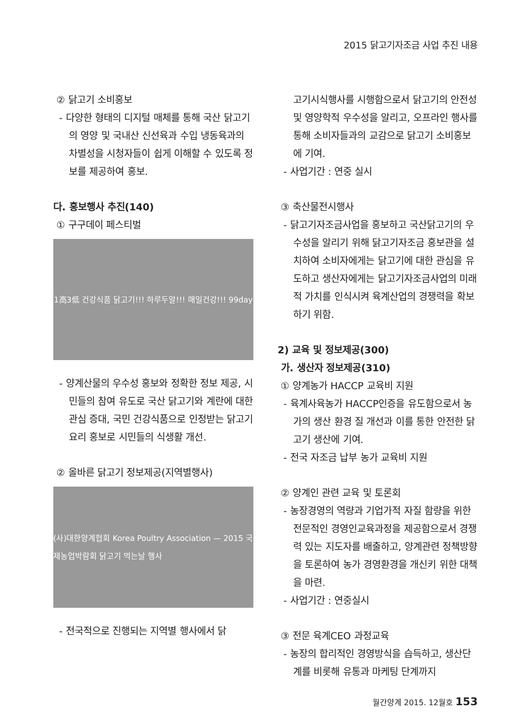2015 닭고기자조금 사업 추진 내용
② 닭고기 소비홍보
- 다양한 형태의 디지털 매체를 통해 국산 닭고기의 영양 및 국내산 신선육과 수입 냉동육과의 차별성을 시청자들이 쉽게 이해할 수 있도록 정보를 제공하여 홍보.
다. 홍보행사 추진(140)
① 구구데이 페스티벌
1高3低 건강식품 닭고기!!! 하루두알!!! 매일건강!!! 99day
- 양계산물의 우수성 홍보와 정확한 정보 제공, 시민들의 참여 유도로 국산 닭고기와 계란에 대한 관심 증대, 국민 건강식품으로 인정받는 닭고기요리 홍보로 시민들의 식생활 개선.
② 올바른 닭고기 정보제공(지역별행사)
(사)대한양계협회 Korea Poultry Association — 2015 국제농업박람회 닭고기 먹는날 행사
- 전국적으로 진행되는 지역별 행사에서 닭
고기시식행사를 시행함으로서 닭고기의 안전성 및 영양학적 우수성을 알리고, 오프라인 행사를 통해 소비자들과의 교감으로 닭고기 소비홍보에 기여.
- 사업기간 : 연중 실시
③ 축산물전시행사
- 닭고기자조금사업을 홍보하고 국산닭고기의 우수성을 알리기 위해 닭고기자조금 홍보관을 설치하여 소비자에게는 닭고기에 대한 관심을 유도하고 생산자에게는 닭고기자조금사업의 미래적 가치를 인식시켜 육계산업의 경쟁력을 확보하기 위함.
2) 교육 및 정보제공(300)
가. 생산자 정보제공(310)
① 양계농가 HACCP 교육비 지원
- 육계사육농가 HACCP인증을 유도함으로서 농가의 생산 환경 질 개선과 이를 통한 안전한 닭고기 생산에 기여.
- 전국 자조금 납부 농가 교육비 지원
② 양계인 관련 교육 및 토론회
- 농장경영의 역량과 기업가적 자질 함량을 위한 전문적인 경영인교육과정을 제공함으로서 경쟁력 있는 지도자를 배출하고, 양계관련 정책방향을 토론하여 농가 경영환경을 개신키 위한 대책을 마련.
- 사업기간 : 연중실시
③ 전문 육계CEO 과정교육
- 농장의 합리적인 경영방식을 습득하고, 생산단계를 비롯해 유통과 마케팅 단계까지
월간양계 2015. 12월호 153